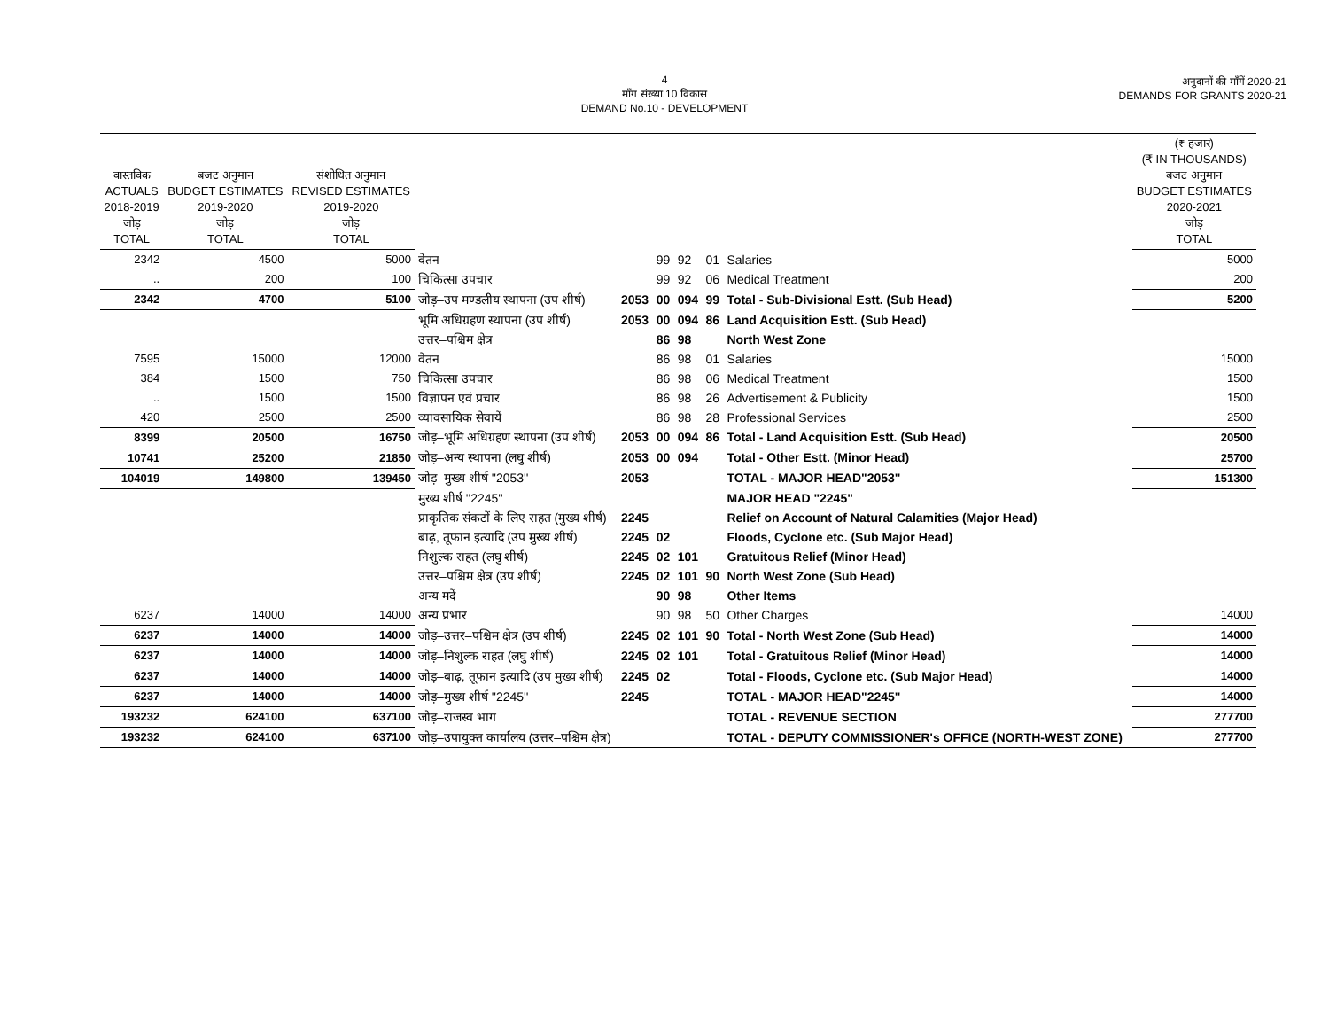4
माँग संख्या.10 विकास
DEMAND No.10 - DEVELOPMENT
अनुदानों की माँगें 2020-21
DEMANDS FOR GRANTS 2020-21
| वास्तविक ACTUALS 2018-2019 जोड़ TOTAL | बजट अनुमान BUDGET ESTIMATES 2019-2020 जोड़ TOTAL | संशोधित अनुमान REVISED ESTIMATES 2019-2020 जोड़ TOTAL | | | | | | | (₹ हजार) (₹ IN THOUSANDS) बजट अनुमान BUDGET ESTIMATES 2020-2021 जोड़ TOTAL |
| --- | --- | --- | --- | --- | --- | --- | --- | --- | --- |
| 2342 | 4500 | 5000 | वेतन | | 99 | 92 | 01 | Salaries | 5000 |
| .. | 200 | 100 | चिकित्सा उपचार | | 99 | 92 | 06 | Medical Treatment | 200 |
| 2342 | 4700 | 5100 | जोड़–उप मण्डलीय स्थापना (उप शीर्ष) | 2053 | 00 | 094 | 99 | Total - Sub-Divisional Estt. (Sub Head) | 5200 |
| | | | भूमि अधिग्रहण स्थापना (उप शीर्ष) | 2053 | 00 | 094 | 86 | Land Acquisition Estt. (Sub Head) | |
| | | | उत्तर–पश्चिम क्षेत्र | | 86 | 98 | | North West Zone | |
| 7595 | 15000 | 12000 | वेतन | | 86 | 98 | 01 | Salaries | 15000 |
| 384 | 1500 | 750 | चिकित्सा उपचार | | 86 | 98 | 06 | Medical Treatment | 1500 |
| .. | 1500 | 1500 | विज्ञापन एवं प्रचार | | 86 | 98 | 26 | Advertisement & Publicity | 1500 |
| 420 | 2500 | 2500 | व्यावसायिक सेवायें | | 86 | 98 | 28 | Professional Services | 2500 |
| 8399 | 20500 | 16750 | जोड़–भूमि अधिग्रहण स्थापना (उप शीर्ष) | 2053 | 00 | 094 | 86 | Total - Land Acquisition Estt. (Sub Head) | 20500 |
| 10741 | 25200 | 21850 | जोड़–अन्य स्थापना (लघु शीर्ष) | 2053 | 00 | 094 | | Total - Other Estt. (Minor Head) | 25700 |
| 104019 | 149800 | 139450 | जोड़–मुख्य शीर्ष ''2053'' | 2053 | | | | TOTAL - MAJOR HEAD"2053" | 151300 |
| | | | मुख्य शीर्ष ''2245'' | | | | | MAJOR HEAD "2245" | |
| | | | प्राकृतिक संकटों के लिए राहत (मुख्य शीर्ष) | 2245 | | | | Relief on Account of Natural Calamities (Major Head) | |
| | | | बाढ़, तूफान इत्यादि (उप मुख्य शीर्ष) | 2245 | 02 | | | Floods, Cyclone etc. (Sub Major Head) | |
| | | | निशुल्क राहत (लघु शीर्ष) | 2245 | 02 | 101 | | Gratuitous Relief (Minor Head) | |
| | | | उत्तर–पश्चिम क्षेत्र (उप शीर्ष) | 2245 | 02 | 101 | 90 | North West Zone (Sub Head) | |
| | | | अन्य मदें | | 90 | 98 | | Other Items | |
| 6237 | 14000 | 14000 | अन्य प्रभार | | 90 | 98 | 50 | Other Charges | 14000 |
| 6237 | 14000 | 14000 | जोड़–उत्तर–पश्चिम क्षेत्र (उप शीर्ष) | 2245 | 02 | 101 | 90 | Total - North West Zone (Sub Head) | 14000 |
| 6237 | 14000 | 14000 | जोड़–निशुल्क राहत (लघु शीर्ष) | 2245 | 02 | 101 | | Total - Gratuitous Relief (Minor Head) | 14000 |
| 6237 | 14000 | 14000 | जोड़–बाढ़, तूफान इत्यादि (उप मुख्य शीर्ष) | 2245 | 02 | | | Total - Floods, Cyclone etc. (Sub Major Head) | 14000 |
| 6237 | 14000 | 14000 | जोड़–मुख्य शीर्ष ''2245'' | 2245 | | | | TOTAL - MAJOR HEAD"2245" | 14000 |
| 193232 | 624100 | 637100 | जोड़–राजस्व भाग | | | | | TOTAL - REVENUE SECTION | 277700 |
| 193232 | 624100 | 637100 | जोड़–उपायुक्त कार्यालय (उत्तर–पश्चिम क्षेत्र) | | | | | TOTAL - DEPUTY COMMISSIONER's OFFICE (NORTH-WEST ZONE) | 277700 |